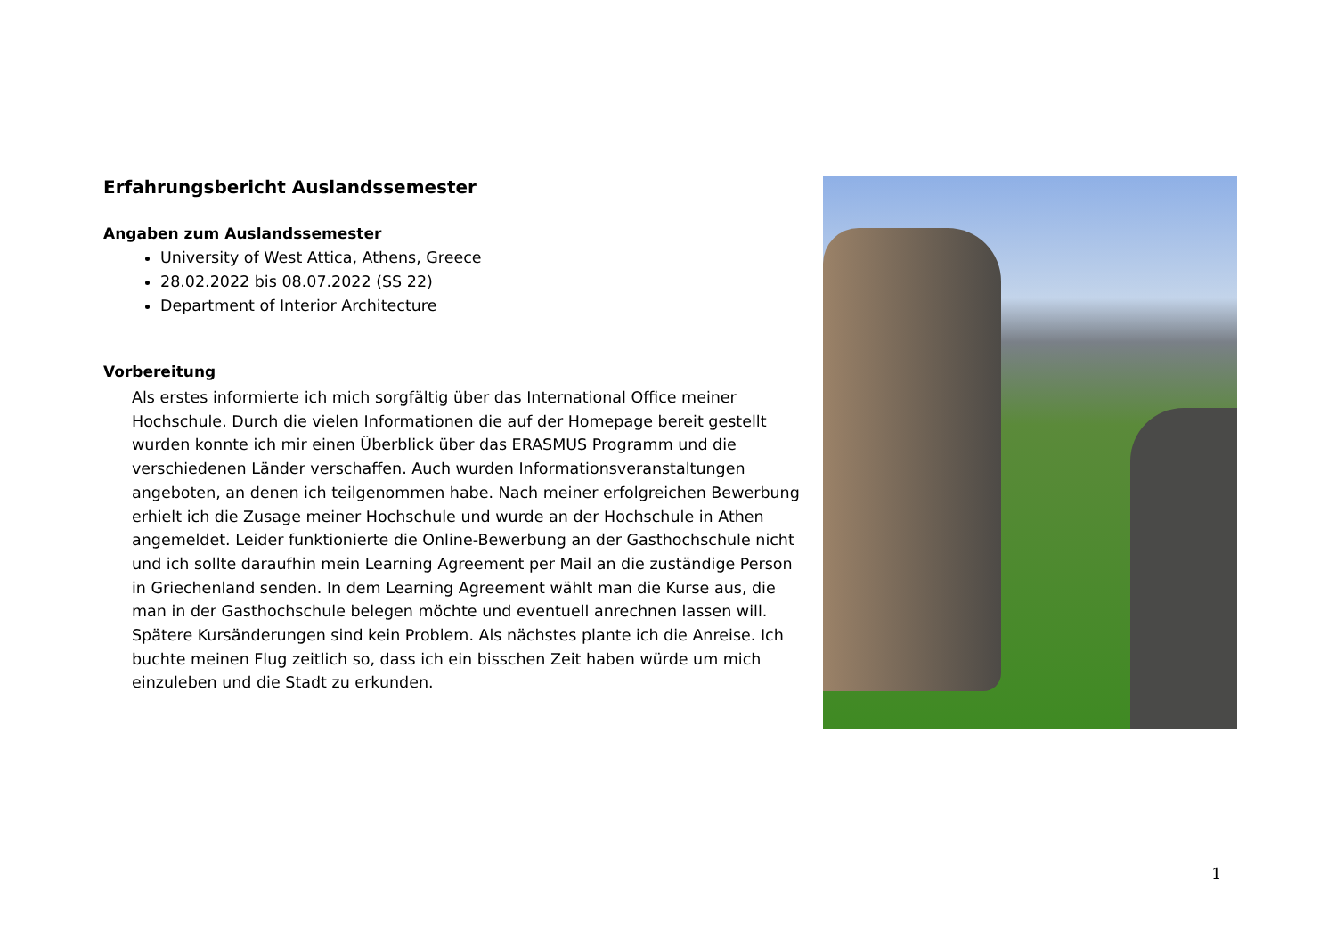Erfahrungsbericht Auslandssemester
Angaben zum Auslandssemester
University of West Attica, Athens, Greece
28.02.2022 bis 08.07.2022 (SS 22)
Department of Interior Architecture
Vorbereitung
Als erstes informierte ich mich sorgfältig über das International Office meiner Hochschule. Durch die vielen Informationen die auf der Homepage bereit gestellt wurden konnte ich mir einen Überblick über das ERASMUS Programm und die verschiedenen Länder verschaffen. Auch wurden Informationsveranstaltungen angeboten, an denen ich teilgenommen habe. Nach meiner erfolgreichen Bewerbung erhielt ich die Zusage meiner Hochschule und wurde an der Hochschule in Athen angemeldet. Leider funktionierte die Online-Bewerbung an der Gasthochschule nicht und ich sollte daraufhin mein Learning Agreement per Mail an die zuständige Person in Griechenland senden. In dem Learning Agreement wählt man die Kurse aus, die man in der Gasthochschule belegen möchte und eventuell anrechnen lassen will. Spätere Kursänderungen sind kein Problem. Als nächstes plante ich die Anreise. Ich buchte meinen Flug zeitlich so, dass ich ein bisschen Zeit haben würde um mich einzuleben und die Stadt zu erkunden.
1